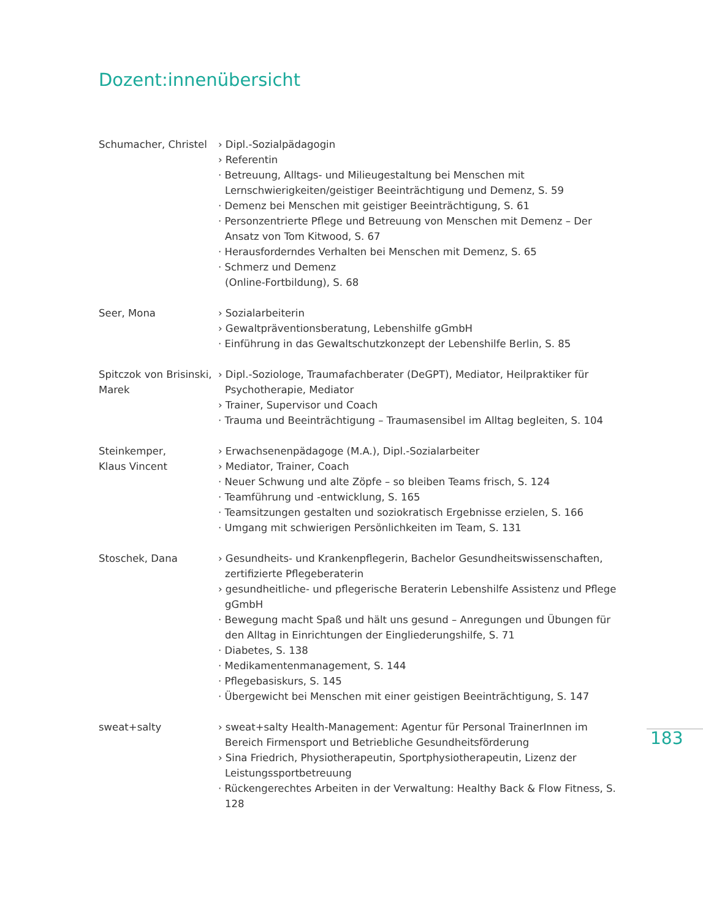Dozent:innenübersicht
Schumacher, Christel
› Dipl.-Sozialpädagogin
› Referentin
· Betreuung, Alltags- und Milieugestaltung bei Menschen mit Lernschwierigkeiten/geistiger Beeinträchtigung und Demenz, S. 59
· Demenz bei Menschen mit geistiger Beeinträchtigung, S. 61
· Personzentrierte Pflege und Betreuung von Menschen mit Demenz – Der Ansatz von Tom Kitwood, S. 67
· Herausforderndes Verhalten bei Menschen mit Demenz, S. 65
· Schmerz und Demenz
(Online-Fortbildung), S. 68
Seer, Mona › Sozialarbeiterin
› Gewaltpräventionsberatung, Lebenshilfe gGmbH
· Einführung in das Gewaltschutzkonzept der Lebenshilfe Berlin, S. 85
Spitczok von Brisinski, Marek
› Dipl.-Soziologe, Traumafachberater (DeGPT), Mediator, Heilpraktiker für Psychotherapie, Mediator
› Trainer, Supervisor und Coach
· Trauma und Beeinträchtigung – Traumasensibel im Alltag begleiten, S. 104
Steinkemper,
Klaus Vincent
› Erwachsenenpädagoge (M.A.), Dipl.-Sozialarbeiter
› Mediator, Trainer, Coach
· Neuer Schwung und alte Zöpfe – so bleiben Teams frisch, S. 124
· Teamführung und -entwicklung, S. 165
· Teamsitzungen gestalten und soziokratisch Ergebnisse erzielen, S. 166
· Umgang mit schwierigen Persönlichkeiten im Team, S. 131
Stoschek, Dana › Gesundheits- und Krankenpflegerin, Bachelor Gesundheitswissenschaften, zertifizierte Pflegeberaterin
› gesundheitliche- und pflegerische Beraterin Lebenshilfe Assistenz und Pflege gGmbH
· Bewegung macht Spaß und hält uns gesund – Anregungen und Übungen für den Alltag in Einrichtungen der Eingliederungshilfe, S. 71
· Diabetes, S. 138
· Medikamentenmanagement, S. 144
· Pflegebasiskurs, S. 145
· Übergewicht bei Menschen mit einer geistigen Beeinträchtigung, S. 147
sweat+salty › sweat+salty Health-Management: Agentur für Personal TrainerInnen im Bereich Firmensport und Betriebliche Gesundheitsförderung
› Sina Friedrich, Physiotherapeutin, Sportphysiotherapeutin, Lizenz der Leistungssportbetreuung
· Rückengerechtes Arbeiten in der Verwaltung: Healthy Back & Flow Fitness, S. 128
183